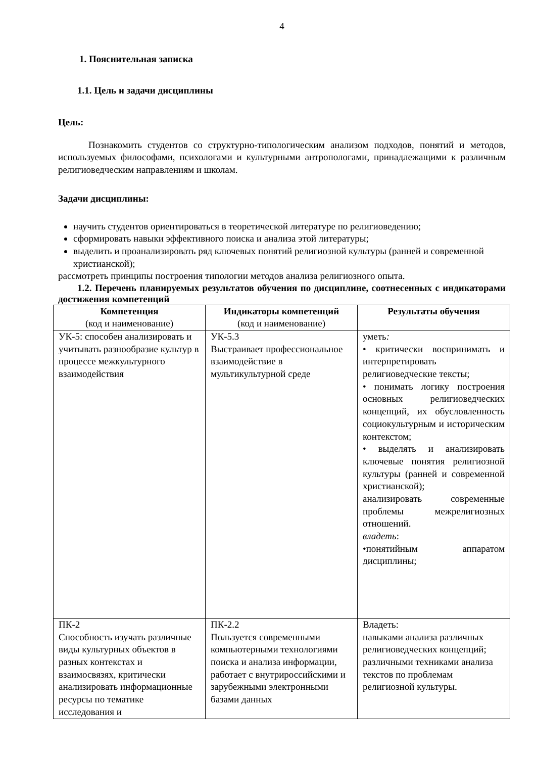4
1. Пояснительная записка
1.1. Цель и задачи дисциплины
Цель:
Познакомить студентов со структурно-типологическим анализом подходов, понятий и методов, используемых философами, психологами и культурными антропологами, принадлежащими к различным религиоведческим направлениям и школам.
Задачи дисциплины:
научить студентов ориентироваться в теоретической литературе по религиоведению;
сформировать навыки эффективного поиска и анализа этой литературы;
выделить и проанализировать ряд ключевых понятий религиозной культуры (ранней и современной христианской);
рассмотреть принципы построения типологии методов анализа религиозного опыта.
1.2. Перечень планируемых результатов обучения по дисциплине, соотнесенных с индикаторами достижения компетенций
| Компетенция (код и наименование) | Индикаторы компетенций (код и наименование) | Результаты обучения |
| --- | --- | --- |
| УК-5: способен анализировать и учитывать разнообразие культур в процессе межкультурного взаимодействия | УК-5.3 Выстраивает профессиональное взаимодействие в мультикультурной среде | уметь : • критически воспринимать и интерпретировать религиоведческие тексты; • понимать логику построения основных религиоведческих концепций, их обусловленность социокультурным и историческим контекстом; • выделять и анализировать ключевые понятия религиозной культуры (ранней и современной христианской); анализировать современные проблемы межрелигиозных отношений. владеть : •понятийным аппаратом дисциплины; |
| ПК-2 Способность изучать различные виды культурных объектов в разных контекстах и взаимосвязях, критически анализировать информационные ресурсы по тематике исследования и | ПК-2.2 Пользуется современными компьютерными технологиями поиска и анализа информации, работает с внутрироссийскими и зарубежными электронными базами данных | Владеть: навыками анализа различных религиоведческих концепций; различными техниками анализа текстов по проблемам религиозной культуры. |